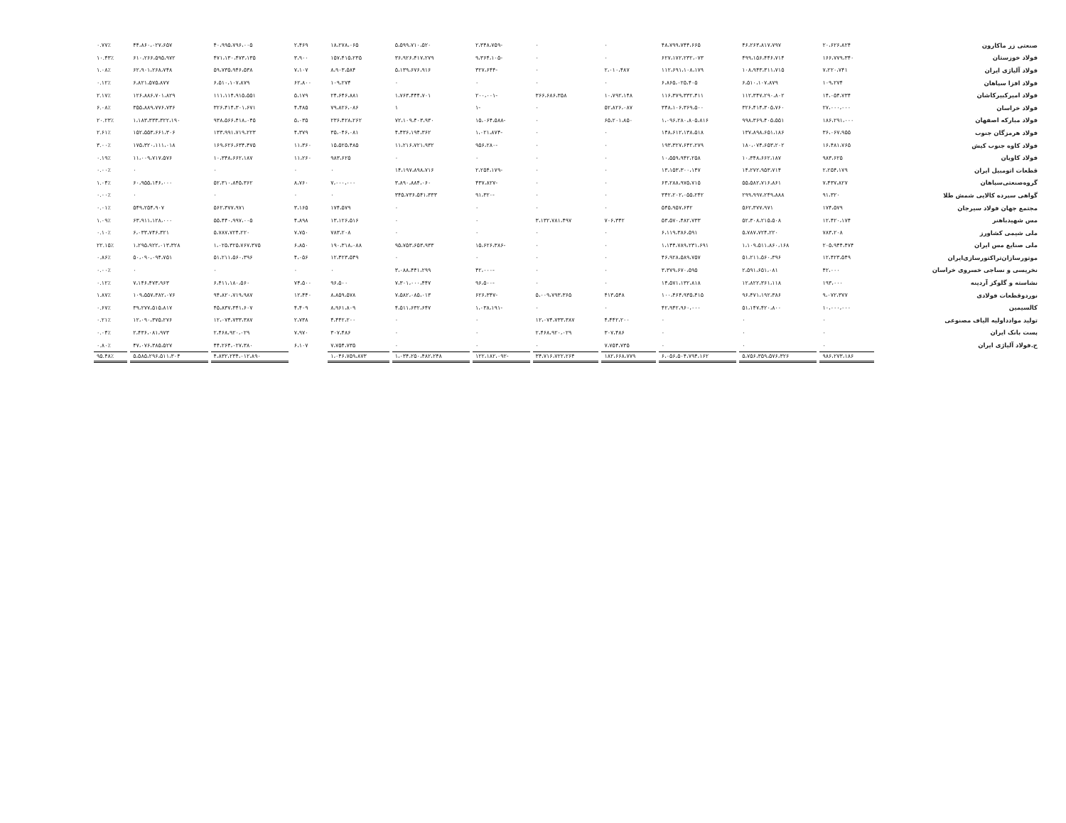| صنعتی زر ماکارون | ۲۰،۶۲۶،۸۲۴ | ۴۶،۲۶۳،۸۱۷،۷۹۷ | ۴۸،۷۹۹،۷۴۴،۶۶۵ | ۰ | ۰ | -۲،۳۴۸،۷۵۹ | ۵،۵۹۹،۷۱۰،۵۲۰ | ۱۸،۲۷۸،۰۶۵ | ۲،۴۶۹ | ۴۰،۹۹۵،۷۹۶،۰۰۵ | ۴۴،۸۶۰،۰۲۷،۶۵۷ | ۰.۷۷٪ |
| فولاد خوزستان | ۱۶۶،۷۷۹،۳۴۰ | ۴۹۹،۱۵۶،۴۴۶،۷۱۴ | ۶۲۷،۱۷۲،۲۳۲،۰۷۳ | ۰ | ۰ | -۹،۳۶۴،۱۰۵ | ۳۶،۹۲۶،۴۱۷،۲۷۹ | ۱۵۷،۴۱۵،۲۳۵ | ۳،۹۰۰ | ۴۷۱،۱۳۰،۴۷۳،۱۳۵ | ۶۱۰،۲۶۶،۵۹۵،۹۷۲ | ۱۰.۴۳٪ |
| فولاد آلیاژی ایران | ۷،۲۲۰،۷۴۱ | ۱۰۸،۹۴۳،۳۱۱،۷۱۵ | ۱۱۲،۶۹۱،۱۰۸،۱۷۹ | ۲،۰۱۰،۴۸۷ | ۰ | -۳۲۷،۶۴۴ | ۵،۱۳۹،۶۷۶،۹۱۶ | ۸،۹۰۳،۵۸۴ | ۷،۱۰۷ | ۵۹،۷۳۵،۹۴۶،۵۳۸ | ۶۲،۹۰۱،۲۶۸،۷۴۸ | ۱.۰۸٪ |
| فولاد افزا سپاهان | ۱۰۹،۲۷۴ | ۶،۵۱۰،۱۰۷،۸۷۹ | ۶،۸۶۵،۰۲۵،۴۰۵ | ۰ | ۰ | ۰ | ۰ | ۱۰۹،۲۷۴ | ۶۲،۸۰۰ | ۶،۵۱۰،۱۰۷،۸۷۹ | ۶،۸۲۱،۵۷۵،۸۷۷ | ۰.۱۲٪ |
| فولاد امیرکبیرکاشان | ۱۴،۰۵۴،۷۳۴ | ۱۱۲،۳۴۷،۲۹۰،۸۰۲ | ۱۱۶،۳۷۹،۳۳۲،۴۱۱ | ۱۰،۷۹۲،۱۴۸ | ۳۶۶،۶۸۶،۳۵۸ | -۲۰۰،۰۰۱ | ۱،۷۶۳،۴۴۴،۷۰۱ | ۲۴،۶۴۶،۸۸۱ | ۵،۱۷۹ | ۱۱۱،۱۱۴،۹۱۵،۵۵۱ | ۱۲۶،۸۸۶،۷۰۱،۸۲۹ | ۲.۱۷٪ |
| فولاد خراسان | ۲۷،۰۰۰،۰۰۰ | ۳۲۶،۴۱۴،۳۰۵،۷۶۰ | ۳۴۸،۱۰۶،۳۶۹،۵۰۰ | ۵۲،۸۲۶،۰۸۷ | ۰ | -۱ | ۱ | ۷۹،۸۲۶،۰۸۶ | ۴،۴۸۵ | ۳۲۶،۴۱۴،۳۰۱،۶۷۱ | ۳۵۵،۸۸۹،۷۷۶،۷۳۶ | ۶.۰۸٪ |
| فولاد مبارکه اصفهان | ۱۸۶،۲۹۱،۰۰۰ | ۹۹۸،۳۶۹،۴۰۵،۵۵۱ | ۱،۰۹۶،۲۸۰،۸۰۵،۸۱۶ | ۶۵،۲۰۱،۸۵۰ | ۰ | -۱۵،۰۶۴،۵۸۸ | ۷۲،۱۰۹،۴۰۳،۹۳۰ | ۲۳۶،۴۲۸،۲۶۲ | ۵،۰۳۵ | ۹۳۸،۵۶۶،۴۱۸،۰۴۵ | ۱،۱۸۳،۳۳۳،۳۲۲،۱۹۰ | ۲۰.۲۳٪ |
| فولاد هرمزگان جنوب | ۳۶،۰۶۷،۹۵۵ | ۱۳۷،۸۹۸،۶۵۱،۱۸۶ | ۱۴۸،۶۱۲،۱۳۸،۵۱۸ | ۰ | ۰ | -۱،۰۲۱،۸۷۴ | ۴،۴۳۶،۱۹۴،۳۶۲ | ۳۵،۰۴۶،۰۸۱ | ۴،۳۷۹ | ۱۳۳،۹۹۱،۷۱۹،۲۲۳ | ۱۵۲،۵۵۳،۶۶۱،۳۰۶ | ۲.۶۱٪ |
| فولاد کاوه جنوب کیش | ۱۶،۴۸۱،۷۶۵ | ۱۸۰،۰۷۴،۶۵۳،۲۰۲ | ۱۹۳،۳۲۷،۶۴۲،۲۷۹ | ۰ | ۰ | -۹۵۶،۲۸۰ | ۱۱،۲۱۶،۷۲۱،۹۳۲ | ۱۵،۵۲۵،۴۸۵ | ۱۱،۳۶۰ | ۱۶۹،۶۲۶،۶۳۴،۴۷۵ | ۱۷۵،۳۲۰،۱۱۱،۰۱۸ | ۳.۰۰٪ |
| فولاد کاویان | ۹۸۳،۶۲۵ | ۱۰،۳۴۸،۶۶۲،۱۸۷ | ۱۰،۵۵۹،۹۴۲،۲۵۸ | ۰ | ۰ | ۰ | ۰ | ۹۸۳،۶۲۵ | ۱۱،۲۶۰ | ۱۰،۳۴۸،۶۶۲،۱۸۷ | ۱۱،۰۰۹،۷۱۷،۵۷۶ | ۰.۱۹٪ |
| قطعات اتومبیل ایران | ۲،۲۵۴،۱۷۹ | ۱۴،۲۷۲،۹۵۳،۷۱۴ | ۱۳،۱۵۳،۳۰۰،۱۴۷ | ۰ | ۰ | -۲،۲۵۴،۱۷۹ | ۱۴،۱۹۷،۸۹۸،۷۱۶ | ۰ | ۰ | ۰ | ۰ | ۰.۰۰٪ |
| گروه‌صنعتی‌سپاهان | ۷،۴۳۷،۸۲۷ | ۵۵،۵۸۲،۷۱۶،۸۶۱ | ۶۳،۲۸۸،۹۷۵،۷۱۵ | ۰ | ۰ | -۴۳۷،۸۲۷ | ۳،۸۹۰،۸۸۴،۰۶۰ | ۷،۰۰۰،۰۰۰ | ۸،۷۶۰ | ۵۲،۳۱۰،۸۴۵،۳۶۲ | ۶۰،۹۵۵،۱۴۶،۰۰۰ | ۱.۰۴٪ |
| گواهی سپرده کالایی شمش طلا | ۹۱،۳۲۰ | ۲۹۹،۹۹۷،۲۴۹،۸۸۸ | ۳۴۲،۲۰۲،۰۵۵،۲۴۲ | ۰ | ۰ | -۹۱،۳۲۰ | ۳۴۵،۷۳۶،۵۴۱،۳۳۳ | ۰ | ۰ | ۰ | ۰ | ۰.۰۰٪ |
| مجتمع جهان فولاد سیرجان | ۱۷۴،۵۷۹ | ۵۶۲،۳۷۷،۹۷۱ | ۵۴۵،۹۵۷،۶۴۲ | ۰ | ۰ | ۰ | ۰ | ۱۷۴،۵۷۹ | ۳،۱۶۵ | ۵۶۲،۳۷۷،۹۷۱ | ۵۴۹،۲۵۴،۹۰۷ | ۰.۰۱٪ |
| مس شهیدباهنر | ۱۲،۴۲۰،۱۷۴ | ۵۲،۳۰۸،۲۱۵،۵۰۸ | ۵۳،۵۷۰،۴۸۲،۷۳۳ | ۷۰۶،۳۴۲ | ۳،۱۳۲،۷۸۱،۴۹۷ | ۰ | ۰ | ۱۳،۱۲۶،۵۱۶ | ۴،۸۹۸ | ۵۵،۴۴۰،۹۹۷،۰۰۵ | ۶۳،۹۱۱،۱۲۸،۰۰۰ | ۱.۰۹٪ |
| ملی شیمی کشاورز | ۷۸۳،۲۰۸ | ۵،۷۸۷،۷۲۴،۲۲۰ | ۶،۱۱۹،۳۸۶،۵۹۱ | ۰ | ۰ | ۰ | ۰ | ۷۸۳،۲۰۸ | ۷،۷۵۰ | ۵،۷۸۷،۷۲۴،۲۲۰ | ۶،۰۳۳،۷۴۶،۳۲۱ | ۰.۱۰٪ |
| ملی صنایع مس ایران | ۲۰۵،۹۴۴،۴۷۴ | ۱،۱۰۹،۵۱۱،۸۶۰،۱۶۸ | ۱،۱۴۴،۷۸۹،۲۳۱،۶۹۱ | ۰ | ۰ | -۱۵،۶۲۶،۳۸۶ | ۹۵،۷۵۳،۶۵۳،۹۳۳ | ۱۹۰،۳۱۸،۰۸۸ | ۶،۸۵۰ | ۱،۰۲۵،۳۲۵،۷۶۷،۳۷۵ | ۱،۲۹۵،۹۲۲،۰۱۳،۳۲۸ | ۲۲.۱۵٪ |
| موتورسازان‌تراکتورسازی‌ایران | ۱۲،۴۲۳،۵۴۹ | ۵۱،۲۱۱،۵۶۰،۳۹۶ | ۴۶،۹۲۸،۵۸۹،۷۵۷ | ۰ | ۰ | ۰ | ۰ | ۱۲،۴۲۳،۵۴۹ | ۴،۰۵۶ | ۵۱،۲۱۱،۵۶۰،۳۹۶ | ۵۰،۰۹۰،۰۹۴،۷۵۱ | ۰.۸۶٪ |
| نخریسی و نساجی خسروی خراسان | ۴۲،۰۰۰ | ۲،۵۹۱،۶۵۱،۰۸۱ | ۳،۳۷۹،۶۷۰،۵۹۵ | ۰ | ۰ | -۴۲،۰۰۰ | ۳،۰۸۸،۴۴۱،۲۹۹ | ۰ | ۰ | ۰ | ۰ | ۰.۰۰٪ |
| نشاسته و گلوکز آردینه | ۱۹۳،۰۰۰ | ۱۲،۸۲۲،۳۶۱،۱۱۸ | ۱۴،۵۷۱،۱۳۲،۸۱۸ | ۰ | ۰ | -۹۶،۵۰۰ | ۷،۳۰۱،۰۰۰،۴۴۷ | ۹۶،۵۰۰ | ۷۴،۵۰۰ | ۶،۴۱۱،۱۸۰،۵۶۰ | ۷،۱۴۶،۴۷۳،۹۶۳ | ۰.۱۲٪ |
| نوردوقطعات فولادی | ۹،۰۷۲،۳۷۷ | ۹۶،۴۷۱،۱۹۲،۳۸۶ | ۱۰۰،۴۶۴،۹۳۵،۴۱۵ | ۴۱۳،۵۴۸ | ۵،۰۰۹،۷۹۳،۳۶۵ | -۶۲۶،۳۴۷ | ۷،۵۸۲،۰۸۵،۰۱۳ | ۸،۸۵۹،۵۷۸ | ۱۲،۴۴۰ | ۹۴،۸۲۰،۷۱۹،۹۸۷ | ۱۰۹،۵۵۷،۳۸۲،۰۷۶ | ۱.۸۷٪ |
| کالسیمین | ۱۰،۰۰۰،۰۰۰ | ۵۱،۱۴۷،۴۲۰،۸۰۰ | ۴۲،۹۴۲،۹۶۰،۰۰۰ | ۰ | ۰ | -۱،۰۳۸،۱۹۱ | ۴،۵۱۱،۶۳۲،۶۴۷ | ۸،۹۶۱،۸۰۹ | ۴،۴۰۹ | ۴۵،۸۳۷،۳۴۱،۶۰۷ | ۳۹،۲۷۷،۵۱۵،۸۱۷ | ۰.۶۷٪ |
| تولید موادداولیه الیاف مصنوعی | ۰ | ۰ | ۰ | ۴،۴۴۲،۲۰۰ | ۱۲،۰۷۴،۷۳۳،۳۸۷ | ۰ | ۰ | ۴،۴۴۲،۲۰۰ | ۲،۷۳۸ | ۱۲،۰۷۴،۷۳۳،۳۸۷ | ۱۲،۰۹۰،۳۷۵،۲۷۶ | ۰.۲۱٪ |
| پست بانک ایران | ۰ | ۰ | ۰ | ۳۰۷،۴۸۶ | ۲،۴۶۸،۹۲۰،۰۲۹ | ۰ | ۰ | ۳۰۷،۴۸۶ | ۷،۹۷۰ | ۲،۴۶۸،۹۲۰،۰۲۹ | ۲،۴۳۶،۰۸۱،۹۷۳ | ۰.۰۴٪ |
| ح.فولاد آلیاژی ایران | ۰ | ۰ | ۰ | ۷،۷۵۴،۷۳۵ | ۰ | ۰ | ۰ | ۷،۷۵۴،۷۳۵ | ۶،۱۰۷ | ۴۴،۲۶۴،۰۲۷،۳۸۰ | ۴۷،۰۷۶،۳۸۵،۵۲۷ | ۰.۸۰٪ |
| | ۹۸۶،۲۷۳،۱۸۶ | ۵،۷۵۶،۳۵۹،۵۷۶،۳۲۶ | ۶،۰۵۶،۵۰۴،۷۹۴،۱۶۲ | ۱۸۲،۶۶۸،۷۷۹ | ۳۴،۷۱۶،۷۲۲،۲۶۴ | -۱۲۲،۱۸۲،۰۹۲ | ۱،۰۳۴،۲۵۰،۴۸۲،۲۴۸ | ۱،۰۴۶،۷۵۹،۸۷۳ | | ۴،۸۳۲،۲۳۴،۰۱۲،۸۹۰ | ۵،۵۸۵،۲۹۶،۵۱۱،۳۰۴ | ۹۵.۴۸٪ |